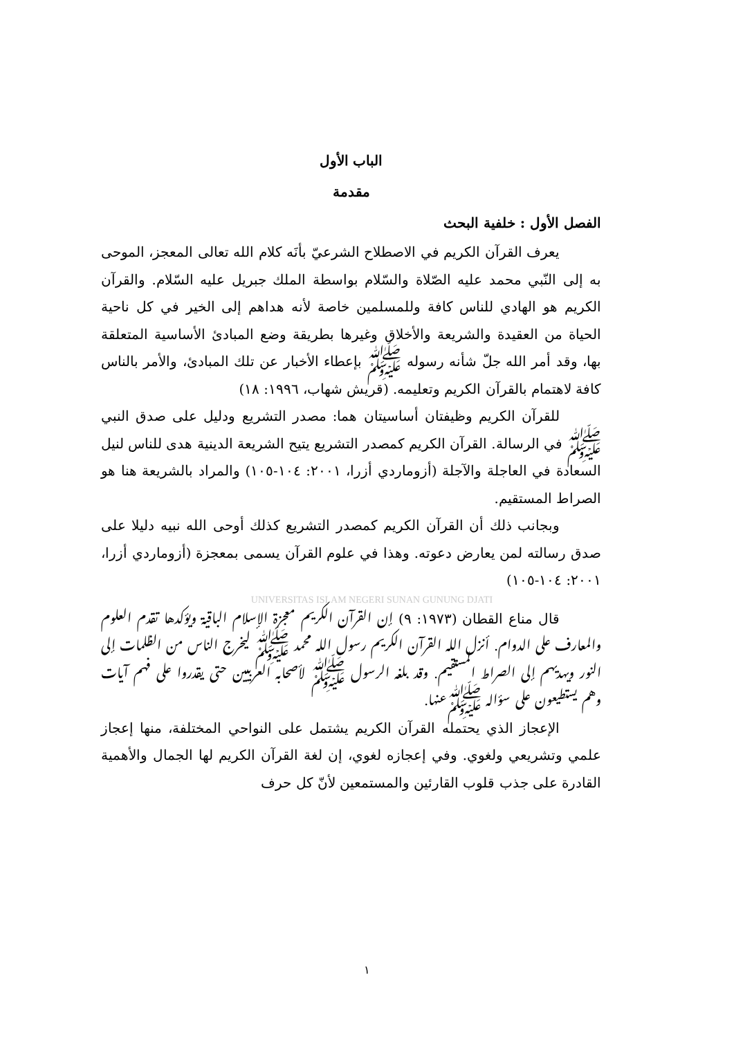الباب الأول
مقدمة
الفصل الأول : خلفية البحث
يعرف القرآن الكريم في الاصطلاح الشرعيّ بأنَه كلام الله تعالى المعجز، الموحى به إلى النّبي محمد عليه الصّلاة والسّلام بواسطة الملك جبريل عليه السّلام. والقرآن الكريم هو الهادي للناس كافة وللمسلمين خاصة لأنه هداهم إلى الخير في كل ناحية الحياة من العقيدة والشريعة والأخلاق وغيرها بطريقة وضع المبادئ الأساسية المتعلقة بها، وقد أمر الله جلّ شأنه رسوله ﷺ بإعطاء الأخبار عن تلك المبادئ، والأمر بالناس كافة لاهتمام بالقرآن الكريم وتعليمه. (قريش شهاب، ١٩٩٦: ١٨)
للقرآن الكريم وظيفتان أساسيتان هما: مصدر التشريع ودليل على صدق النبي ﷺ في الرسالة. القرآن الكريم كمصدر التشريع يتيح الشريعة الدينية هدى للناس لنيل السعادة في العاجلة والآجلة (أزوماردي أزرا، ٢٠٠١: ١٠٤-١٠٥) والمراد بالشريعة هنا هو الصراط المستقيم.
وبجانب ذلك أن القرآن الكريم كمصدر التشريع كذلك أوحى الله نبيه دليلا على صدق رسالته لمن يعارض دعوته. وهذا في علوم القرآن يسمى بمعجزة (أزوماردي أزرا، ٢٠٠١: ١٠٤-١٠٥)
UNIVERSITAS ISLAM NEGERI SUNAN GUNUNG DJATI
قال مناع القطان (١٩٧٣: ٩) إن القرآن الكريم معجزة الإسلام الباقية ويؤكدها تقدم العلوم والمعارف على الدوام. أنزل الله القرآن الكريم رسول الله محمد ﷺ ليخرج الناس من الظلمات إلى النور ويهديهم إلى الصراط المستقيم. وقد بلغه الرسول ﷺ لأصحابه العربيين حتى يقدروا على فهم آيات وهم يستطيعون على سؤاله ﷺعنها.
الإعجاز الذي يحتمله القرآن الكريم يشتمل على النواحي المختلفة، منها إعجاز علمي وتشريعي ولغوي. وفي إعجازه لغوي، إن لغة القرآن الكريم لها الجمال والأهمية القادرة على جذب قلوب القارئين والمستمعين لأنّ كل حرف
١